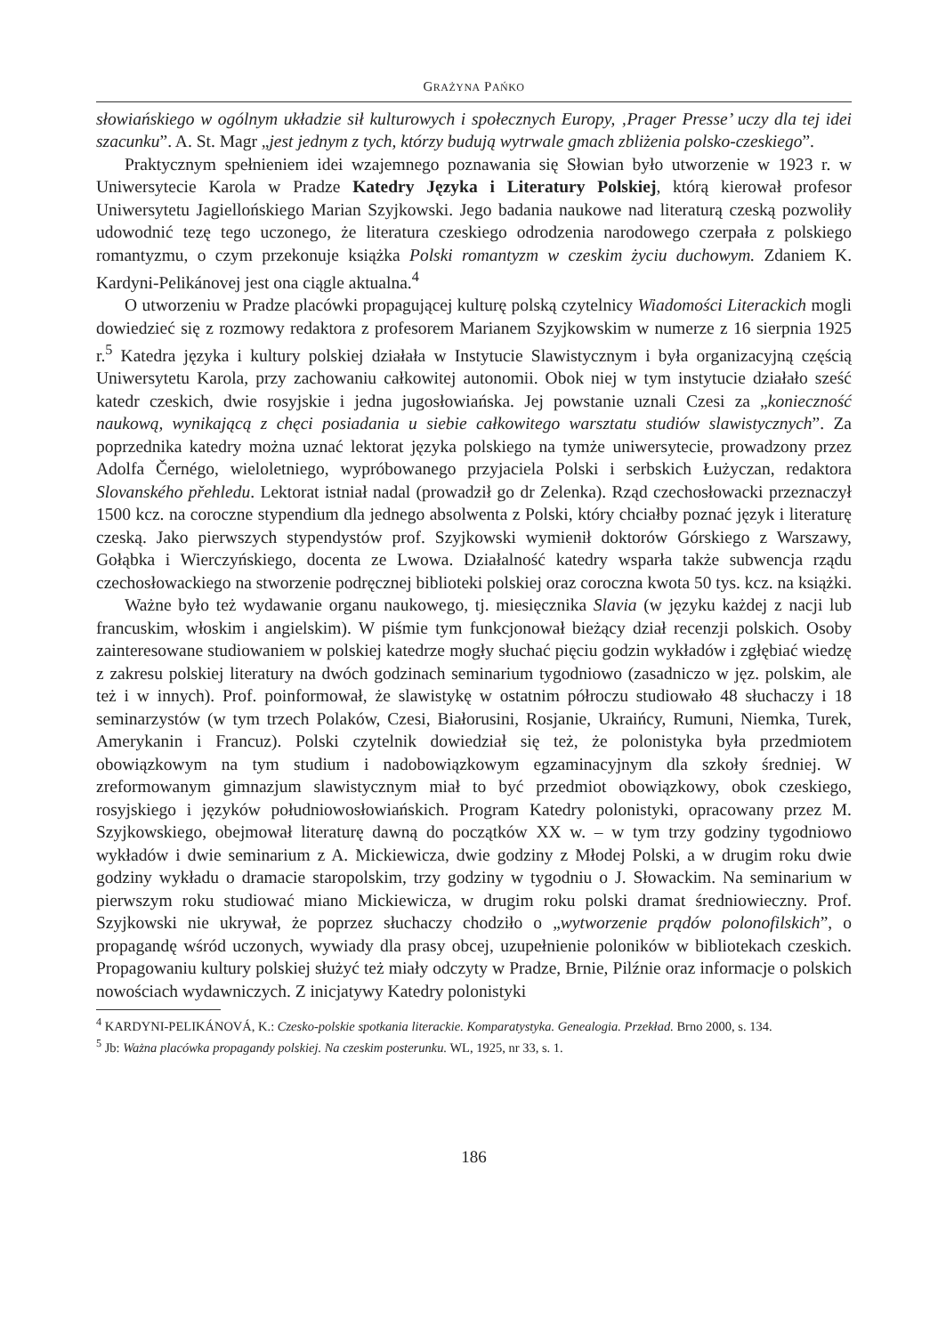GRAŻYNA PAŃKO
słowiańskiego w ogólnym układzie sił kulturowych i społecznych Europy, ‚Prager Presse’ uczy dla tej idei szacunku”. A. St. Magr „jest jednym z tych, którzy budują wytrwale gmach zbliżenia polsko-czeskiego”.
Praktycznym spełnieniem idei wzajemnego poznawania się Słowian było utworzenie w 1923 r. w Uniwersytecie Karola w Pradze Katedry Języka i Literatury Polskiej, którą kierował profesor Uniwersytetu Jagiellońskiego Marian Szyjkowski. Jego badania naukowe nad literaturą czeską pozwoliły udowodnić tezę tego uczonego, że literatura czeskiego odrodzenia narodowego czerpała z polskiego romantyzmu, o czym przekonuje książka Polski romantyzm w czeskim życiu duchowym. Zdaniem K. Kardyni-Pelikánovej jest ona ciągle aktualna.<sup>4</sup>
O utworzeniu w Pradze placówki propagującej kulturę polską czytelnicy Wiadomości Literackich mogli dowiedzieć się z rozmowy redaktora z profesorem Marianem Szyjkowskim w numerze z 16 sierpnia 1925 r.<sup>5</sup> Katedra języka i kultury polskiej działała w Instytucie Slawistycznym i była organizacyjną częścią Uniwersytetu Karola, przy zachowaniu całkowitej autonomii. Obok niej w tym instytucie działało sześć katedr czeskich, dwie rosyjskie i jedna jugosłowiańska. Jej powstanie uznali Czesi za „konieczność naukową, wynikającą z chęci posiadania u siebie całkowitego warsztatu studiów slawistycznych”. Za poprzednika katedry można uznać lektorat języka polskiego na tymże uniwersytecie, prowadzony przez Adolfa Černégo, wieloletniego, wypróbowanego przyjaciela Polski i serbskich Łużyczan, redaktora Slovanského přehledu. Lektorat istniał nadal (prowadził go dr Zelenka). Rząd czechosłowacki przeznaczył 1500 kcz. na coroczne stypendium dla jednego absolwenta z Polski, który chciałby poznać język i literaturę czeską. Jako pierwszych stypendystów prof. Szyjkowski wymienił doktorów Górskiego z Warszawy, Gołąbka i Wierczyńskiego, docenta ze Lwowa. Działalność katedry wsparła także subwencja rządu czechosłowackiego na stworzenie podręcznej biblioteki polskiej oraz coroczna kwota 50 tys. kcz. na książki.
Ważne było też wydawanie organu naukowego, tj. miesięcznika Slavia (w języku każdej z nacji lub francuskim, włoskim i angielskim). W piśmie tym funkcjonował bieżący dział recenzji polskich. Osoby zainteresowane studiowaniem w polskiej katedrze mogły słuchać pięciu godzin wykładów i zgłębiać wiedzę z zakresu polskiej literatury na dwóch godzinach seminarium tygodniowo (zasadniczo w jęz. polskim, ale też i w innych). Prof. poinformował, że slawistykę w ostatnim półroczu studiowało 48 słuchaczy i 18 seminarzystów (w tym trzech Polaków, Czesi, Białorusini, Rosjanie, Ukraińcy, Rumuni, Niemka, Turek, Amerykanin i Francuz). Polski czytelnik dowiedział się też, że polonistyka była przedmiotem obowiązkowym na tym studium i nadobowiązkowym egzaminacyjnym dla szkoły średniej. W zreformowanym gimnazjum slawistycznym miał to być przedmiot obowiązkowy, obok czeskiego, rosyjskiego i języków południowosłowiańskich. Program Katedry polonistyki, opracowany przez M. Szyjkowskiego, obejmował literaturę dawną do początków XX w. – w tym trzy godziny tygodniowo wykładów i dwie seminarium z A. Mickiewicza, dwie godziny z Młodej Polski, a w drugim roku dwie godziny wykładu o dramacie staropolskim, trzy godziny w tygodniu o J. Słowackim. Na seminarium w pierwszym roku studiować miano Mickiewicza, w drugim roku polski dramat średniowieczny. Prof. Szyjkowski nie ukrywał, że poprzez słuchaczy chodziło o „wytworzenie prądów polonofilskich”, o propagandę wśród uczonych, wywiady dla prasy obcej, uzupełnienie poloników w bibliotekach czeskich. Propagowaniu kultury polskiej służyć też miały odczyty w Pradze, Brnie, Pilźnie oraz informacje o polskich nowościach wydawniczych. Z inicjatywy Katedry polonistyki
<sup>4</sup> KARDYNI-PELIKÁNOVÁ, K.: Czesko-polskie spotkania literackie. Komparatystyka. Genealogia. Przekład. Brno 2000, s. 134.
<sup>5</sup> Jb: Ważna placówka propagandy polskiej. Na czeskim posterunku. WL, 1925, nr 33, s. 1.
186